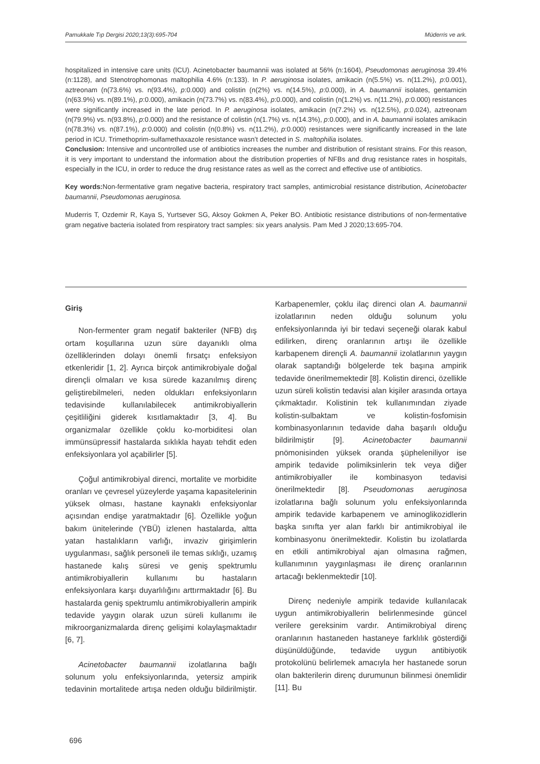Pamukkale Tıp Dergisi 2020;13(3):695-704 Müderris ve ark.
hospitalized in intensive care units (ICU). Acinetobacter baumannii was isolated at 56% (n:1604), Pseudomonas aeruginosa 39.4% (n:1128), and Stenotrophomonas maltophilia 4.6% (n:133). In P. aeruginosa isolates, amikacin (n(5.5%) vs. n(11.2%), p:0.001), aztreonam (n(73.6%) vs. n(93.4%), p:0.000) and colistin (n(2%) vs. n(14.5%), p:0.000), in A. baumannii isolates, gentamicin (n(63.9%) vs. n(89.1%), p:0.000), amikacin (n(73.7%) vs. n(83.4%), p:0.000), and colistin (n(1.2%) vs. n(11.2%), p:0.000) resistances were significantly increased in the late period. In P. aeruginosa isolates, amikacin (n(7.2%) vs. n(12.5%), p:0.024), aztreonam (n(79.9%) vs. n(93.8%), p:0.000) and the resistance of colistin (n(1.7%) vs. n(14.3%), p:0.000), and in A. baumannii isolates amikacin (n(78.3%) vs. n(87.1%), p:0.000) and colistin (n(0.8%) vs. n(11.2%), p:0.000) resistances were significantly increased in the late period in ICU. Trimethoprim-sulfamethaxazole resistance wasn’t detected in S. maltophilia isolates.
Conclusion: Intensive and uncontrolled use of antibiotics increases the number and distribution of resistant strains. For this reason, it is very important to understand the information about the distribution properties of NFBs and drug resistance rates in hospitals, especially in the ICU, in order to reduce the drug resistance rates as well as the correct and effective use of antibiotics.
Key words: Non-fermentative gram negative bacteria, respiratory tract samples, antimicrobial resistance distribution, Acinetobacter baumannii, Pseudomonas aeruginosa.
Muderris T, Ozdemir R, Kaya S, Yurtsever SG, Aksoy Gokmen A, Peker BO. Antibiotic resistance distributions of non-fermentative gram negative bacteria isolated from respiratory tract samples: six years analysis. Pam Med J 2020;13:695-704.
Giriş
Non-fermenter gram negatif bakteriler (NFB) dış ortam koşullarına uzun süre dayanıklı olma özelliklerinden dolayı önemli fırsatçı enfeksiyon etkenleridir [1, 2]. Ayrıca birçok antimikrobiyale doğal dirençli olmaları ve kısa sürede kazanılmış direnç geliştirebilmeleri, neden oldukları enfeksiyonların tedavisinde kullanılabilecek antimikrobiyallerin çeşitliliğini giderek kısıtlamaktadır [3, 4]. Bu organizmalar özellikle çoklu ko-morbiditesi olan immünsüpressif hastalarda sıklıkla hayatı tehdit eden enfeksiyonlara yol açabilirler [5].
Çoğul antimikrobiyal direnci, mortalite ve morbidite oranları ve çevresel yüzeylerde yaşama kapasitelerinin yüksek olması, hastane kaynaklı enfeksiyonlar açısından endişe yaratmaktadır [6]. Özellikle yoğun bakım ünitelerinde (YBÜ) izlenen hastalarda, altta yatan hastalıkların varlığı, invaziv girişimlerin uygulanması, sağlık personeli ile temas sıklığı, uzamış hastanede kalış süresi ve geniş spektrumlu antimikrobiyallerin kullanımı bu hastaların enfeksiyonlara karşı duyarlılığını arttırmaktadır [6]. Bu hastalarda geniş spektrumlu antimikrobiyallerin ampirik tedavide yaygın olarak uzun süreli kullanımı ile mikroorganizmalarda direnç gelişimi kolaylaşmaktadır [6, 7].
Acinetobacter baumannii izolatlarına bağlı solunum yolu enfeksiyonlarında, yetersiz ampirik tedavinin mortalitede artışa neden olduğu bildirilmiştir. Karbapenemler, çoklu ilaç direnci olan A. baumannii izolatlarının neden olduğu solunum yolu enfeksiyonlarında iyi bir tedavi seçeneği olarak kabul edilirken, direnç oranlarının artışı ile özellikle karbapenem dirençli A. baumannii izolatlarının yaygın olarak saptandığı bölgelerde tek başına ampirik tedavide önerilmemektedir [8]. Kolistin direnci, özellikle uzun süreli kolistin tedavisi alan kişiler arasında ortaya çıkmaktadır. Kolistinin tek kullanımından ziyade kolistin-sulbaktam ve kolistin-fosfomisin kombinasyonlarının tedavide daha başarılı olduğu bildirilmiştir [9]. Acinetobacter baumannii pnömonisinden yüksek oranda şüpheleniliyor ise ampirik tedavide polimiksinlerin tek veya diğer antimikrobiyaller ile kombinasyon tedavisi önerilmektedir [8]. Pseudomonas aeruginosa izolatlarına bağlı solunum yolu enfeksiyonlarında ampirik tedavide karbapenem ve aminoglikozidlerin başka sınıfta yer alan farklı bir antimikrobiyal ile kombinasyonu önerilmektedir. Kolistin bu izolatlarda en etkili antimikrobiyal ajan olmasına rağmen, kullanımının yaygınlaşması ile direnç oranlarının artacağı beklenmektedir [10].
Direnç nedeniyle ampirik tedavide kullanılacak uygun antimikrobiyallerin belirlenmesinde güncel verilere gereksinim vardır. Antimikrobiyal direnç oranlarının hastaneden hastaneye farklılık gösterdiği düşünüldüğünde, tedavide uygun antibiyotik protokolünü belirlemek amacıyla her hastanede sorun olan bakterilerin direnç durumunun bilinmesi önemlidir [11]. Bu
696